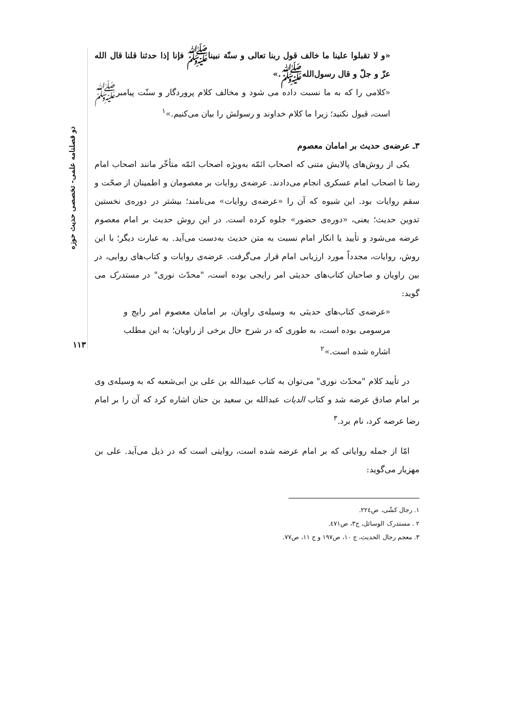دو فصلنامه علمی- تخصصی حدیث حوزه
۱۱۳
«و لا تقبلوا علينا ما خالف قول ربنا تعالى و سنّة نبيناﷺ فإنا إذا حدثنا قلنا قال الله عزّ و جلّ و قال رسول‌اللهﷺ.»
«کلامی را که به ما نسبت داده می شود و مخالف کلام پروردگار و سنّت پیامبرﷺ است، قبول نکنید؛ زیرا ما کلام خداوند و رسولش را بیان می‌کنیم.»<sup>۱</sup>
۳ـ عرضه‌ی حدیث بر امامان معصوم
یکی از روش‌های پالایش متنی که اصحاب ائمّه به‌ویژه اصحاب ائمّه متأخّر مانند اصحاب امام رضا تا اصحاب امام عسکری انجام می‌دادند. عرضه‌ی روایات بر معصومان و اطمینان از صحّت و سقم روایات بود. این شیوه که آن را «عرضه‌ی روایات» می‌نامند؛ بیشتر در دوره‌ی نخستین تدوین حدیث؛ یعنی، «دوره‌ی حضور» جلوه کرده است. در این روش حدیث بر امام معصوم عرضه می‌شود و تأیید یا انکار امام نسبت به متن حدیث به‌دست می‌آید. به عبارت دیگر؛ با این روش، روایات، مجدداً مورد ارزیابی امام قرار می‌گرفت. عرضه‌ی روایات و کتاب‌های روایی، در بین راویان و صاحبان کتاب‌های حدیثی امر رایجی بوده است، "محدّث نوری" در مستدرک می گوید:
«عرضه‌ی کتاب‌های حدیثی به وسیله‌ی راویان، بر امامان معصوم امر رایج و مرسومی بوده است، به طوری که در شرح حال برخی از راویان؛ به این مطلب اشاره شده است.»<sup>۲</sup>
در تأیید کلام "محدّث نوری" می‌توان به کتاب عبیدالله بن علی بن ابی‌شعبه که به وسیله‌ی وی بر امام صادق عرضه شد و کتاب الدیات عبدالله بن سعید بن حنان اشاره کرد که آن را بر امام رضا عرضه کرد، نام برد.<sup>۳</sup>
امّا از جمله روایاتی که بر امام عرضه شده است، روایتی است که در ذیل می‌آید. علی بن مهزیار می‌گوید:
۱. رجال کشّی، ص۲۲٤.
۲ . مستدرک الوسائل، ج۳، ص٤۷۱.
۳. معجم رجال الحدیث، ج ۱۰، ص۱۹۷ و ج ۱۱، ص۷۷.